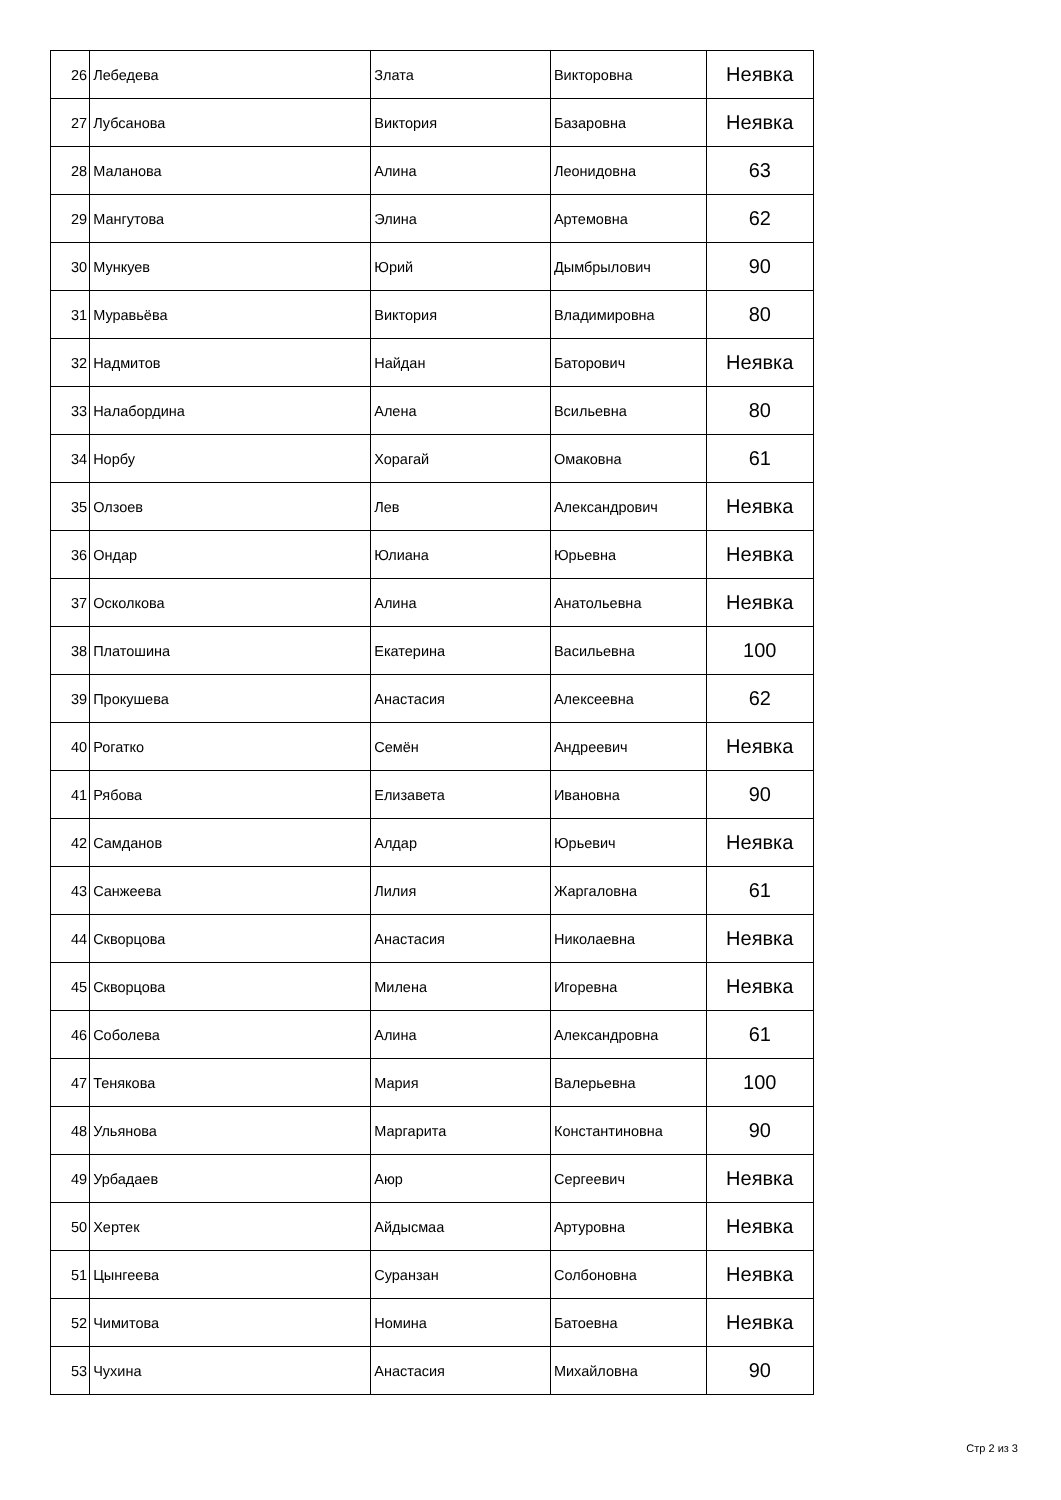| 26 | Лебедева | Злата | Викторовна | Неявка |
| 27 | Лубсанова | Виктория | Базаровна | Неявка |
| 28 | Маланова | Алина | Леонидовна | 63 |
| 29 | Мангутова | Элина | Артемовна | 62 |
| 30 | Мункуев | Юрий | Дымбрылович | 90 |
| 31 | Муравьёва | Виктория | Владимировна | 80 |
| 32 | Надмитов | Найдан | Баторович | Неявка |
| 33 | Налабордина | Алена | Всильевна | 80 |
| 34 | Норбу | Хорагай | Омаковна | 61 |
| 35 | Олзоев | Лев | Александрович | Неявка |
| 36 | Ондар | Юлиана | Юрьевна | Неявка |
| 37 | Осколкова | Алина | Анатольевна | Неявка |
| 38 | Платошина | Екатерина | Васильевна | 100 |
| 39 | Прокушева | Анастасия | Алексеевна | 62 |
| 40 | Рогатко | Семён | Андреевич | Неявка |
| 41 | Рябова | Елизавета | Ивановна | 90 |
| 42 | Самданов | Алдар | Юрьевич | Неявка |
| 43 | Санжеева | Лилия | Жаргаловна | 61 |
| 44 | Скворцова | Анастасия | Николаевна | Неявка |
| 45 | Скворцова | Милена | Игоревна | Неявка |
| 46 | Соболева | Алина | Александровна | 61 |
| 47 | Тенякова | Мария | Валерьевна | 100 |
| 48 | Ульянова | Маргарита | Константиновна | 90 |
| 49 | Урбадаев | Аюр | Сергеевич | Неявка |
| 50 | Хертек | Айдысмаа | Артуровна | Неявка |
| 51 | Цынгеева | Суранзан | Солбоновна | Неявка |
| 52 | Чимитова | Номина | Батоевна | Неявка |
| 53 | Чухина | Анастасия | Михайловна | 90 |
Стр 2 из 3